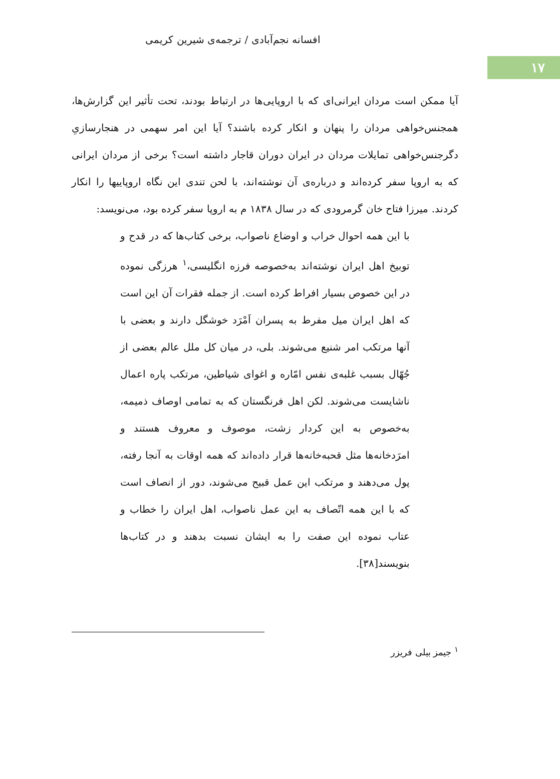افسانه نجم‌آبادی / ترجمه‌ی شیرین کریمی
۱۷
آیا ممکن است مردان ایرانی‌ای که با اروپایی‌ها در ارتباط بودند، تحت تأثیر این گزارش‌ها، همجنس‌خواهی مردان را پنهان و انکار کرده باشند؟ آیا این امر سهمی در هنجارسازیِ دگرجنس‌خواهی تمایلات مردان در ایران دوران قاجار داشته است؟ برخی از مردان ایرانی که به اروپا سفر کرده‌اند و درباره‌ی آن نوشته‌اند، با لحن تندی این نگاه اروپاییها را انکار کردند. میرزا فتاح خان گرمرودی که در سال ۱۸۳۸ م به اروپا سفر کرده بود، می‌نویسد:
با این همه احوال خراب و اوضاع ناصواب، برخی کتاب‌ها که در قدح و توبیخ اهل ایران نوشته‌اند به‌خصوصه فرزه انگلیسی،<sup>۱</sup> هرزگی نموده در این خصوص بسیار افراط کرده است. از جمله فقرات آن این است که اهل ایران میل مفرط به پسران اَمْرَد خوشگل دارند و بعضی با آنها مرتکب امر شنیع می‌شوند. بلی، در میان کل ملل عالم بعضی از جُهّال بسبب غلبه‌ی نفس امّاره و اغوای شیاطین، مرتکب پاره اعمال ناشایست می‌شوند. لکن اهل فرنگستان که به تمامی اوصاف ذمیمه، به‌خصوص به این کردار زشت، موصوف و معروف هستند و امرَدخانه‌ها مثل قحبه‌خانه‌ها قرار داده‌اند که همه اوقات به آنجا رفته، پول می‌دهند و مرتکب این عمل قبیح می‌شوند، دور از انصاف است که با این همه اتّصاف به این عمل ناصواب، اهل ایران را خطاب و عتاب نموده این صفت را به ایشان نسبت بدهند و در کتاب‌ها بنویسند[۳۸].
<sup>۱</sup> جیمز بیلی فریزر